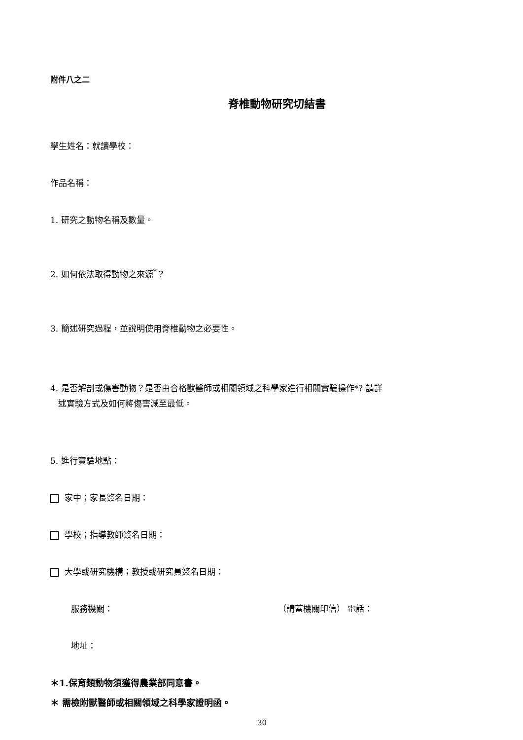附件八之二
脊椎動物研究切結書
學生姓名：就讀學校：
作品名稱：
1. 研究之動物名稱及數量。
2. 如何依法取得動物之來源<sup>*</sup>？
3. 簡述研究過程，並說明使用脊椎動物之必要性。
4. 是否解剖或傷害動物？是否由合格獸醫師或相關領域之科學家進行相關實驗操作*? 請詳
述實驗方式及如何將傷害減至最低。
5. 進行實驗地點：
家中；家長簽名日期：
學校；指導教師簽名日期：
大學或研究機構；教授或研究員簽名日期：
服務機關： （請蓋機關印信） 電話：
地址：
＊1.保育類動物須獲得農業部同意書。
＊ 需檢附獸醫師或相關領域之科學家證明函。
30